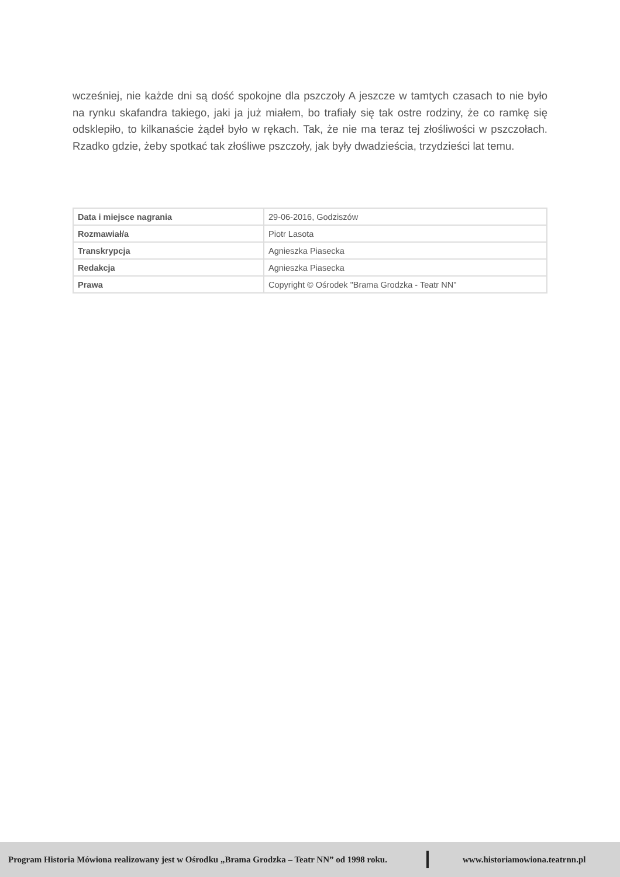wcześniej, nie każde dni są dość spokojne dla pszczoły A jeszcze w tamtych czasach to nie było na rynku skafandra takiego, jaki ja już miałem, bo trafiały się tak ostre rodziny, że co ramkę się odsklepiło, to kilkanaście żądeł było w rękach. Tak, że nie ma teraz tej złośliwości w pszczołach. Rzadko gdzie, żeby spotkać tak złośliwe pszczoły, jak były dwadzieścia, trzydzieści lat temu.
| Data i miejsce nagrania | 29-06-2016, Godziszów |
| Rozmawiał/a | Piotr Lasota |
| Transkrypcja | Agnieszka Piasecka |
| Redakcja | Agnieszka Piasecka |
| Prawa | Copyright © Ośrodek "Brama Grodzka - Teatr NN" |
Program Historia Mówiona realizowany jest w Ośrodku „Brama Grodzka – Teatr NN” od 1998 roku. www.historiamowiona.teatrnn.pl